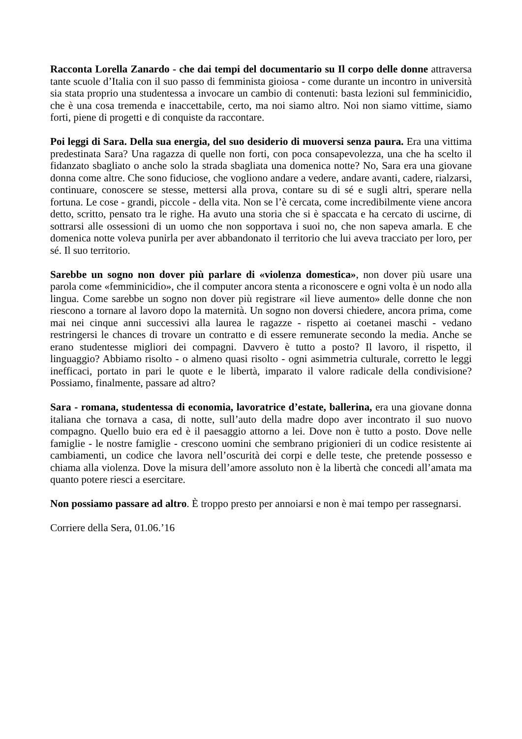Racconta Lorella Zanardo - che dai tempi del documentario su Il corpo delle donne attraversa tante scuole d’Italia con il suo passo di femminista gioiosa - come durante un incontro in università sia stata proprio una studentessa a invocare un cambio di contenuti: basta lezioni sul femminicidio, che è una cosa tremenda e inaccettabile, certo, ma noi siamo altro. Noi non siamo vittime, siamo forti, piene di progetti e di conquiste da raccontare.
Poi leggi di Sara. Della sua energia, del suo desiderio di muoversi senza paura. Era una vittima predestinata Sara? Una ragazza di quelle non forti, con poca consapevolezza, una che ha scelto il fidanzato sbagliato o anche solo la strada sbagliata una domenica notte? No, Sara era una giovane donna come altre. Che sono fiduciose, che vogliono andare a vedere, andare avanti, cadere, rialzarsi, continuare, conoscere se stesse, mettersi alla prova, contare su di sé e sugli altri, sperare nella fortuna. Le cose - grandi, piccole - della vita. Non se l’è cercata, come incredibilmente viene ancora detto, scritto, pensato tra le righe. Ha avuto una storia che si è spaccata e ha cercato di uscirne, di sottrarsi alle ossessioni di un uomo che non sopportava i suoi no, che non sapeva amarla. E che domenica notte voleva punirla per aver abbandonato il territorio che lui aveva tracciato per loro, per sé. Il suo territorio.
Sarebbe un sogno non dover più parlare di «violenza domestica», non dover più usare una parola come «femminicidio», che il computer ancora stenta a riconoscere e ogni volta è un nodo alla lingua. Come sarebbe un sogno non dover più registrare «il lieve aumento» delle donne che non riescono a tornare al lavoro dopo la maternità. Un sogno non doversi chiedere, ancora prima, come mai nei cinque anni successivi alla laurea le ragazze - rispetto ai coetanei maschi - vedano restringersi le chances di trovare un contratto e di essere remunerate secondo la media. Anche se erano studentesse migliori dei compagni. Davvero è tutto a posto? Il lavoro, il rispetto, il linguaggio? Abbiamo risolto - o almeno quasi risolto - ogni asimmetria culturale, corretto le leggi inefficaci, portato in pari le quote e le libertà, imparato il valore radicale della condivisione? Possiamo, finalmente, passare ad altro?
Sara - romana, studentessa di economia, lavoratrice d’estate, ballerina, era una giovane donna italiana che tornava a casa, di notte, sull’auto della madre dopo aver incontrato il suo nuovo compagno. Quello buio era ed è il paesaggio attorno a lei. Dove non è tutto a posto. Dove nelle famiglie - le nostre famiglie - crescono uomini che sembrano prigionieri di un codice resistente ai cambiamenti, un codice che lavora nell’oscurità dei corpi e delle teste, che pretende possesso e chiama alla violenza. Dove la misura dell’amore assoluto non è la libertà che concedi all’amata ma quanto potere riesci a esercitare.
Non possiamo passare ad altro. È troppo presto per annoiarsi e non è mai tempo per rassegnarsi.
Corriere della Sera, 01.06.’16